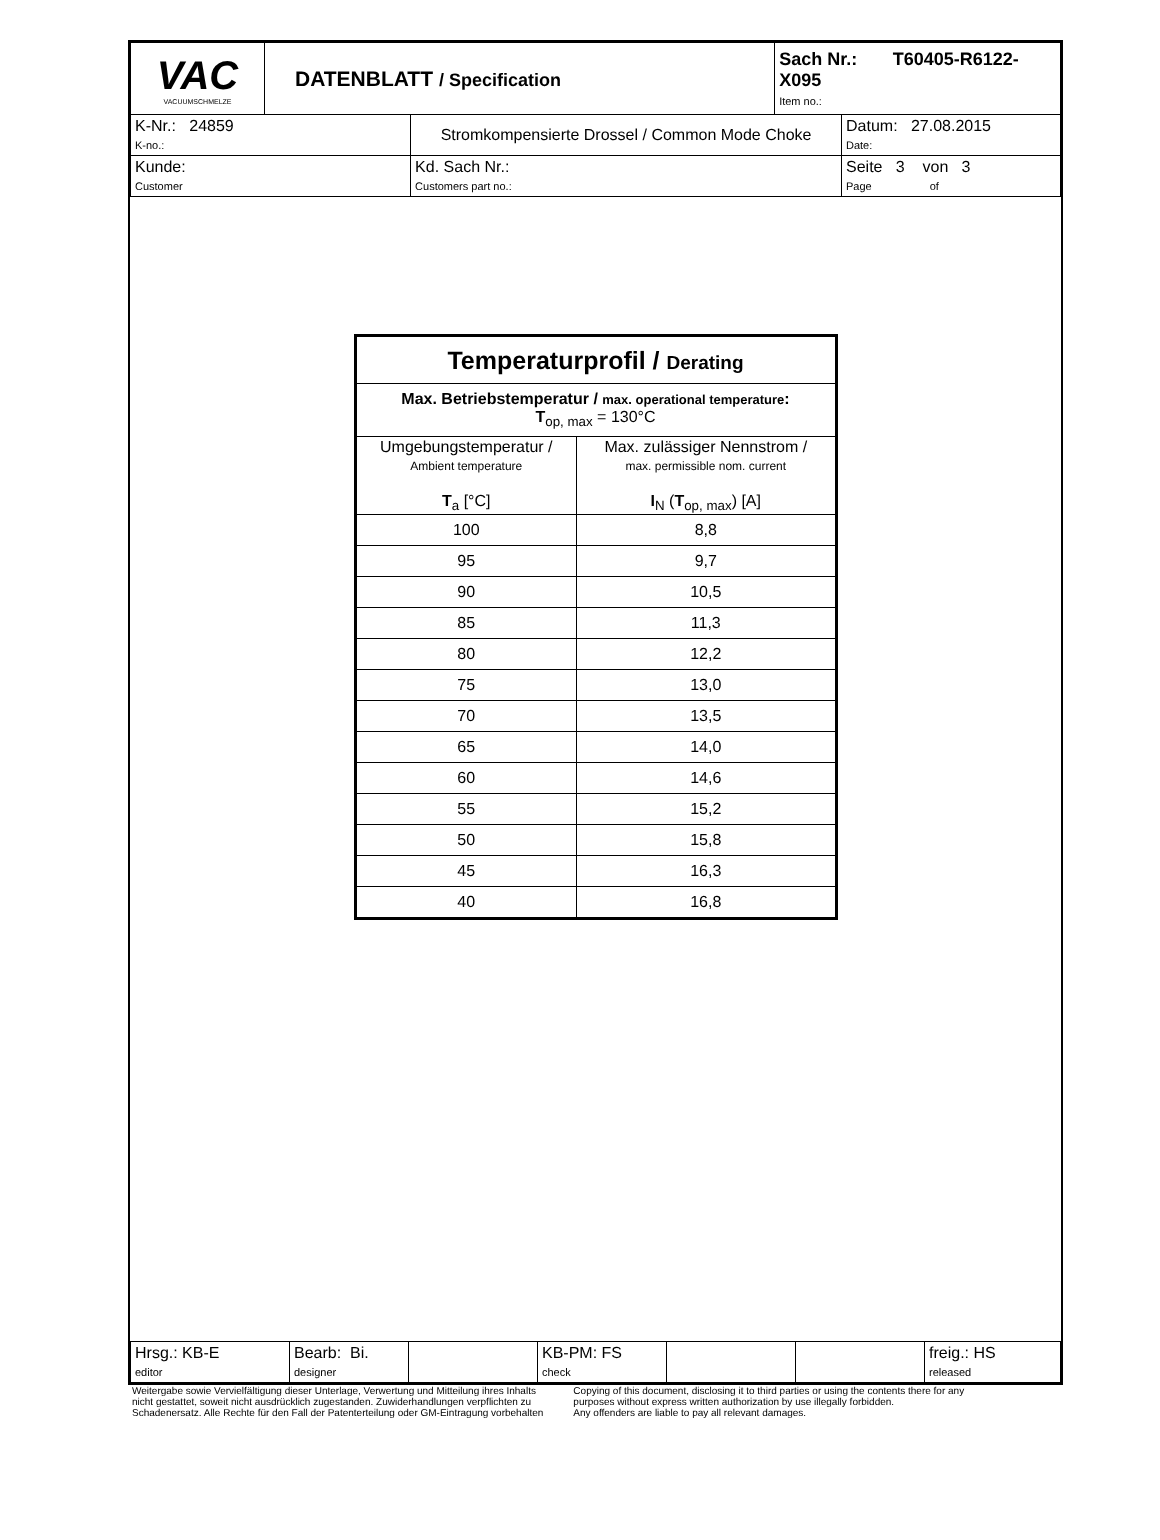| VAC VACUUMSCHMELZE | DATENBLATT / Specification | | Sach Nr.: T60405-R6122-X095 Item no.: | |
| K-Nr.: 24859 K-no.: | | Stromkompensierte Drossel / Common Mode Choke | | Datum: 27.08.2015 Date: |
| Kunde: Customer | | Kd. Sach Nr.: Customers part no.: | | Seite 3 von 3 Page of |
| Temperaturprofil / Derating | |
| --- | --- |
| Max. Betriebstemperatur / max. operational temperature : T<sub>op, max</sub> = 130°C | |
| Umgebungstemperatur / Ambient temperature T<sub>a</sub> [°C] | Max. zulässiger Nennstrom / max. permissible nom. current I<sub>N</sub> ( T<sub>op, max</sub>) [A] |
| 100 | 8,8 |
| 95 | 9,7 |
| 90 | 10,5 |
| 85 | 11,3 |
| 80 | 12,2 |
| 75 | 13,0 |
| 70 | 13,5 |
| 65 | 14,0 |
| 60 | 14,6 |
| 55 | 15,2 |
| 50 | 15,8 |
| 45 | 16,3 |
| 40 | 16,8 |
| Hrsg.: KB-E editor | Bearb: Bi. designer | | KB-PM: FS check | | | freig.: HS released |
Weitergabe sowie Vervielfältigung dieser Unterlage, Verwertung und Mitteilung ihres Inhalts
nicht gestattet, soweit nicht ausdrücklich zugestanden. Zuwiderhandlungen verpflichten zu
Schadenersatz. Alle Rechte für den Fall der Patenterteilung oder GM-Eintragung vorbehalten
Copying of this document, disclosing it to third parties or using the contents there for any
purposes without express written authorization by use illegally forbidden.
Any offenders are liable to pay all relevant damages.